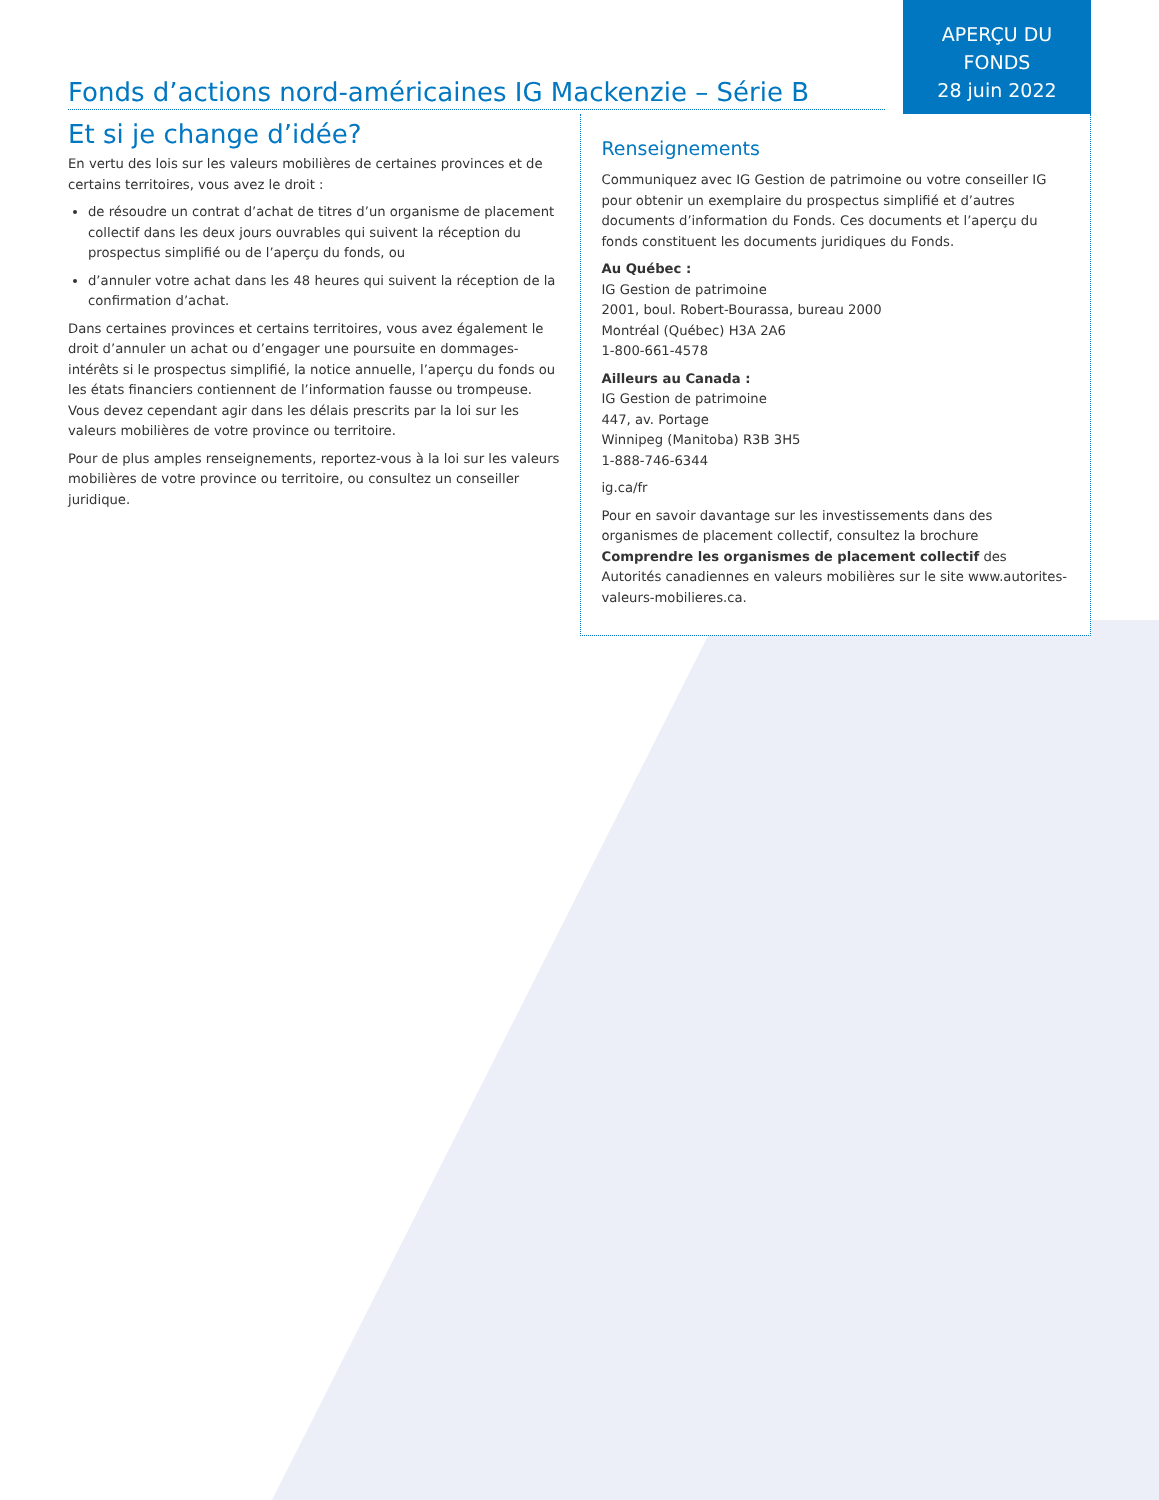APERÇU DU
FONDS
28 juin 2022
Fonds d’actions nord-américaines IG Mackenzie – Série B
Et si je change d’idée?
En vertu des lois sur les valeurs mobilières de certaines provinces et de certains territoires, vous avez le droit :
de résoudre un contrat d’achat de titres d’un organisme de placement collectif dans les deux jours ouvrables qui suivent la réception du prospectus simplifié ou de l’aperçu du fonds, ou
d’annuler votre achat dans les 48 heures qui suivent la réception de la confirmation d’achat.
Dans certaines provinces et certains territoires, vous avez également le droit d’annuler un achat ou d’engager une poursuite en dommages-intérêts si le prospectus simplifié, la notice annuelle, l’aperçu du fonds ou les états financiers contiennent de l’information fausse ou trompeuse. Vous devez cependant agir dans les délais prescrits par la loi sur les valeurs mobilières de votre province ou territoire.
Pour de plus amples renseignements, reportez-vous à la loi sur les valeurs mobilières de votre province ou territoire, ou consultez un conseiller juridique.
Renseignements
Communiquez avec IG Gestion de patrimoine ou votre conseiller IG pour obtenir un exemplaire du prospectus simplifié et d’autres documents d’information du Fonds. Ces documents et l’aperçu du fonds constituent les documents juridiques du Fonds.
Au Québec :
IG Gestion de patrimoine
2001, boul. Robert-Bourassa, bureau 2000
Montréal (Québec) H3A 2A6
1-800-661-4578
Ailleurs au Canada :
IG Gestion de patrimoine
447, av. Portage
Winnipeg (Manitoba) R3B 3H5
1-888-746-6344
ig.ca/fr
Pour en savoir davantage sur les investissements dans des organismes de placement collectif, consultez la brochure Comprendre les organismes de placement collectif des Autorités canadiennes en valeurs mobilières sur le site www.autorites-valeurs-mobilieres.ca.